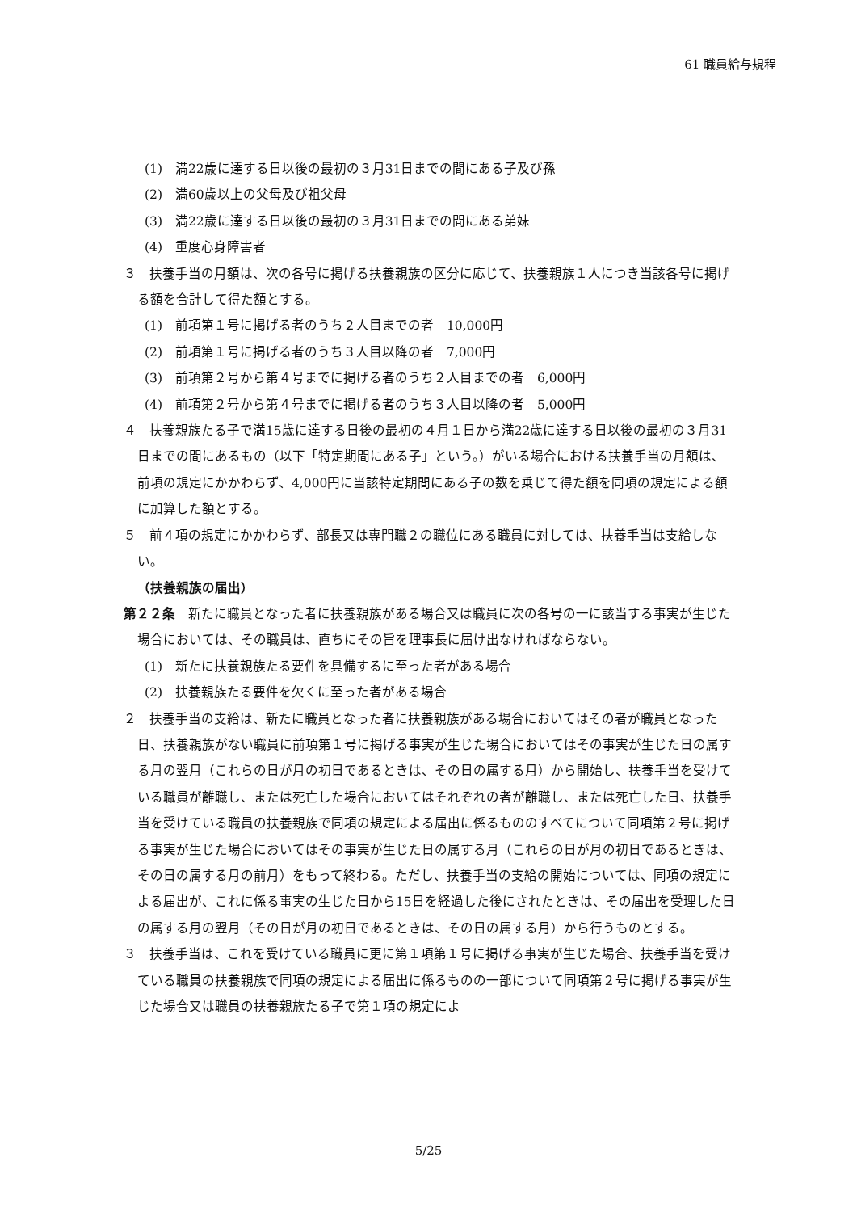61 職員給与規程
(1)　満22歳に達する日以後の最初の３月31日までの間にある子及び孫
(2)　満60歳以上の父母及び祖父母
(3)　満22歳に達する日以後の最初の３月31日までの間にある弟妹
(4)　重度心身障害者
３　扶養手当の月額は、次の各号に掲げる扶養親族の区分に応じて、扶養親族１人につき当該各号に掲げる額を合計して得た額とする。
(1)　前項第１号に掲げる者のうち２人目までの者　10,000円
(2)　前項第１号に掲げる者のうち３人目以降の者　7,000円
(3)　前項第２号から第４号までに掲げる者のうち２人目までの者　6,000円
(4)　前項第２号から第４号までに掲げる者のうち３人目以降の者　5,000円
４　扶養親族たる子で満15歳に達する日後の最初の４月１日から満22歳に達する日以後の最初の３月31日までの間にあるもの（以下「特定期間にある子」という。）がいる場合における扶養手当の月額は、前項の規定にかかわらず、4,000円に当該特定期間にある子の数を乗じて得た額を同項の規定による額に加算した額とする。
５　前４項の規定にかかわらず、部長又は専門職２の職位にある職員に対しては、扶養手当は支給しない。
（扶養親族の届出）
第２２条　新たに職員となった者に扶養親族がある場合又は職員に次の各号の一に該当する事実が生じた場合においては、その職員は、直ちにその旨を理事長に届け出なければならない。
(1)　新たに扶養親族たる要件を具備するに至った者がある場合
(2)　扶養親族たる要件を欠くに至った者がある場合
２　扶養手当の支給は、新たに職員となった者に扶養親族がある場合においてはその者が職員となった日、扶養親族がない職員に前項第１号に掲げる事実が生じた場合においてはその事実が生じた日の属する月の翌月（これらの日が月の初日であるときは、その日の属する月）から開始し、扶養手当を受けている職員が離職し、または死亡した場合においてはそれぞれの者が離職し、または死亡した日、扶養手当を受けている職員の扶養親族で同項の規定による届出に係るもののすべてについて同項第２号に掲げる事実が生じた場合においてはその事実が生じた日の属する月（これらの日が月の初日であるときは、その日の属する月の前月）をもって終わる。ただし、扶養手当の支給の開始については、同項の規定による届出が、これに係る事実の生じた日から15日を経過した後にされたときは、その届出を受理した日の属する月の翌月（その日が月の初日であるときは、その日の属する月）から行うものとする。
３　扶養手当は、これを受けている職員に更に第１項第１号に掲げる事実が生じた場合、扶養手当を受けている職員の扶養親族で同項の規定による届出に係るものの一部について同項第２号に掲げる事実が生じた場合又は職員の扶養親族たる子で第１項の規定によ
5/25